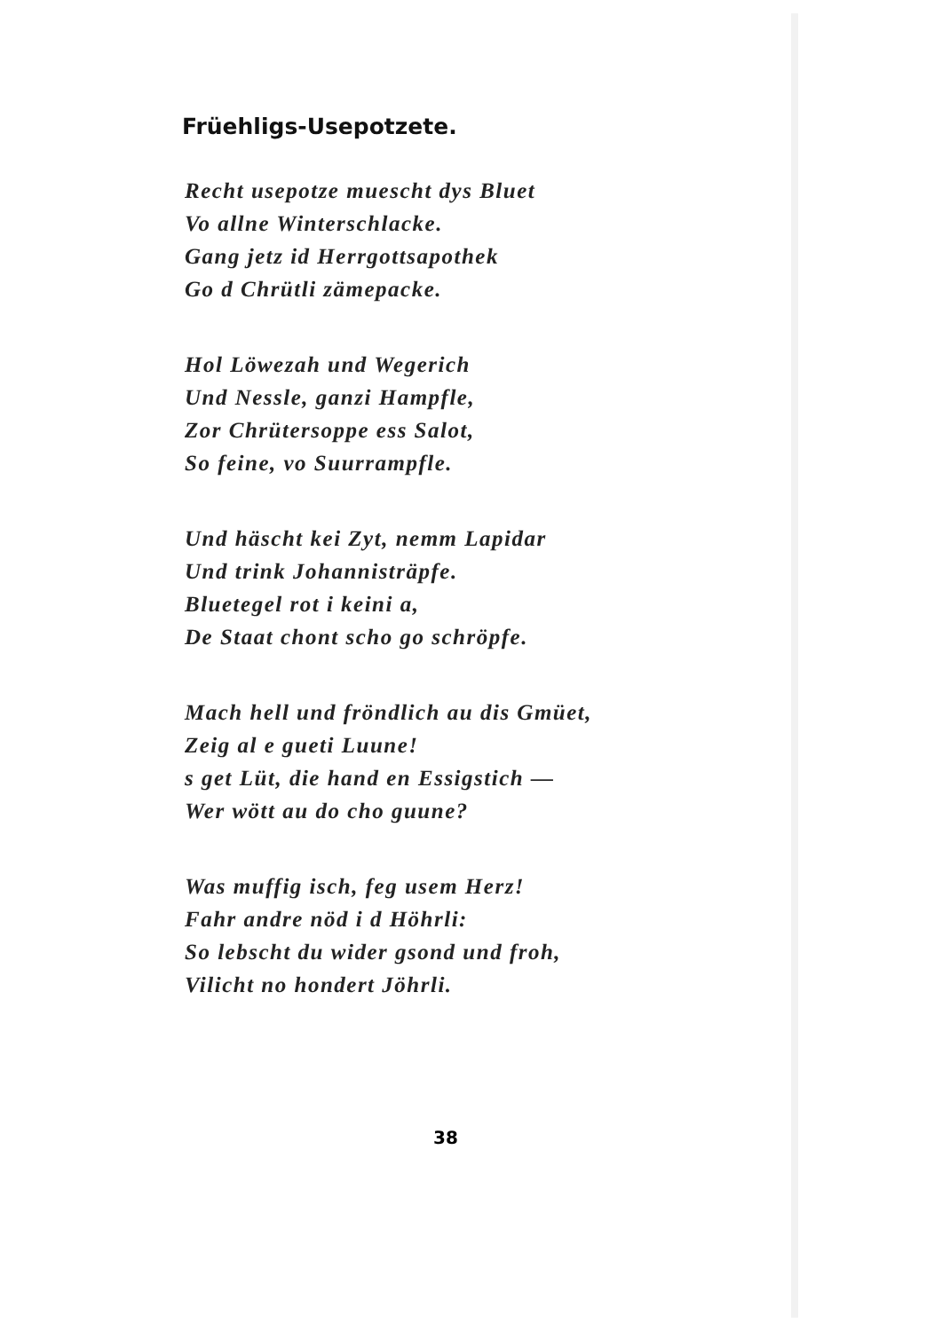Früehligs-Usepotzete.
Recht usepotze muescht dys Bluet
Vo allne Winterschlacke.
Gang jetz id Herrgottsapothek
Go d Chrütli zämepacke.
Hol Löwezah und Wegerich
Und Nessle, ganzi Hampfle,
Zor Chrütersoppe ess Salot,
So feine, vo Suurrampfle.
Und häscht kei Zyt, nemm Lapidar
Und trink Johannisträpfe.
Bluetegel rot i keini a,
De Staat chont scho go schröpfe.
Mach hell und fröndlich au dis Gmüet,
Zeig al e gueti Luune!
s get Lüt, die hand en Essigstich —
Wer wött au do cho guune?
Was muffig isch, feg usem Herz!
Fahr andre nöd i d Höhrli:
So lebscht du wider gsond und froh,
Vilicht no hondert Jöhrli.
38